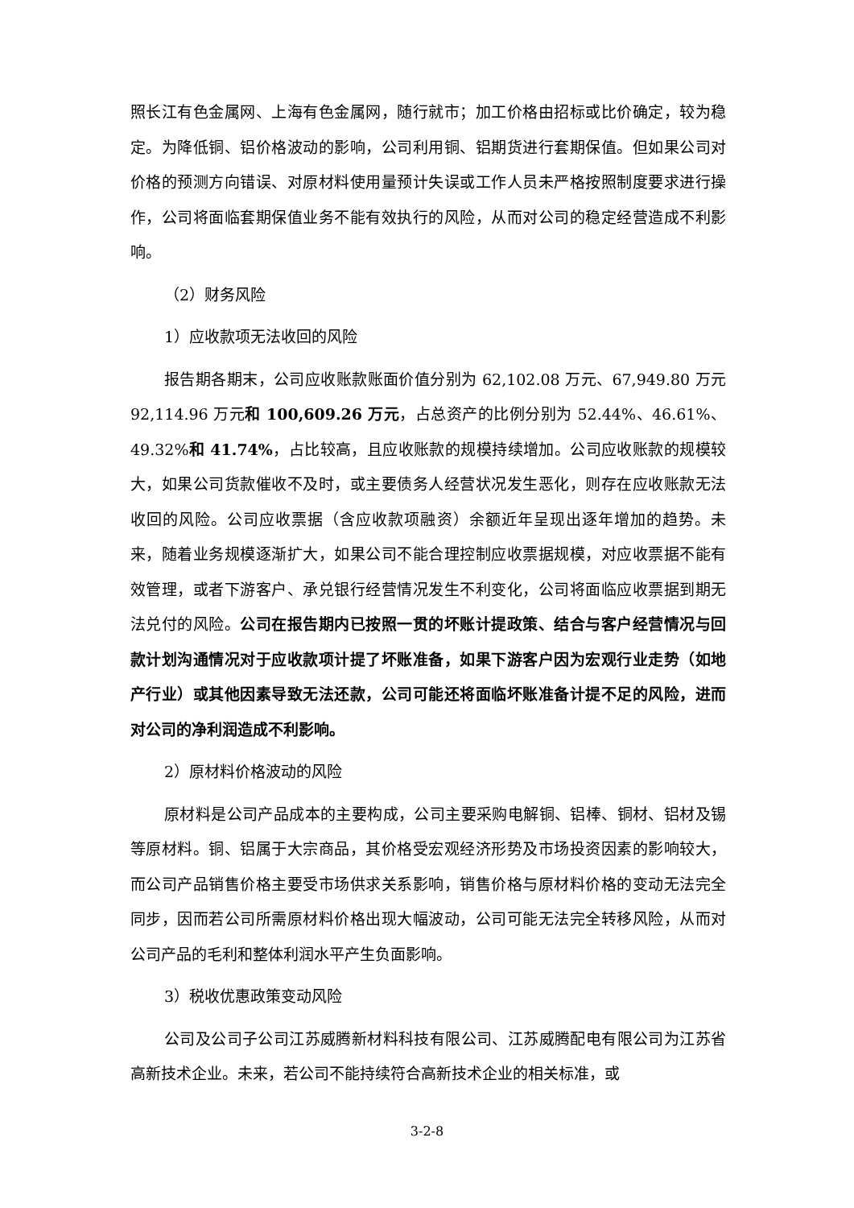照长江有色金属网、上海有色金属网，随行就市；加工价格由招标或比价确定，较为稳定。为降低铜、铝价格波动的影响，公司利用铜、铝期货进行套期保值。但如果公司对价格的预测方向错误、对原材料使用量预计失误或工作人员未严格按照制度要求进行操作，公司将面临套期保值业务不能有效执行的风险，从而对公司的稳定经营造成不利影响。
（2）财务风险
1）应收款项无法收回的风险
报告期各期末，公司应收账款账面价值分别为 62,102.08 万元、67,949.80 万元 92,114.96 万元和 100,609.26 万元，占总资产的比例分别为 52.44%、46.61%、49.32%和 41.74%，占比较高，且应收账款的规模持续增加。公司应收账款的规模较大，如果公司货款催收不及时，或主要债务人经营状况发生恶化，则存在应收账款无法收回的风险。公司应收票据（含应收款项融资）余额近年呈现出逐年增加的趋势。未来，随着业务规模逐渐扩大，如果公司不能合理控制应收票据规模，对应收票据不能有效管理，或者下游客户、承兑银行经营情况发生不利变化，公司将面临应收票据到期无法兑付的风险。公司在报告期内已按照一贯的坏账计提政策、结合与客户经营情况与回款计划沟通情况对于应收款项计提了坏账准备，如果下游客户因为宏观行业走势（如地产行业）或其他因素导致无法还款，公司可能还将面临坏账准备计提不足的风险，进而对公司的净利润造成不利影响。
2）原材料价格波动的风险
原材料是公司产品成本的主要构成，公司主要采购电解铜、铝棒、铜材、铝材及锡等原材料。铜、铝属于大宗商品，其价格受宏观经济形势及市场投资因素的影响较大，而公司产品销售价格主要受市场供求关系影响，销售价格与原材料价格的变动无法完全同步，因而若公司所需原材料价格出现大幅波动，公司可能无法完全转移风险，从而对公司产品的毛利和整体利润水平产生负面影响。
3）税收优惠政策变动风险
公司及公司子公司江苏威腾新材料科技有限公司、江苏威腾配电有限公司为江苏省高新技术企业。未来，若公司不能持续符合高新技术企业的相关标准，或
3-2-8